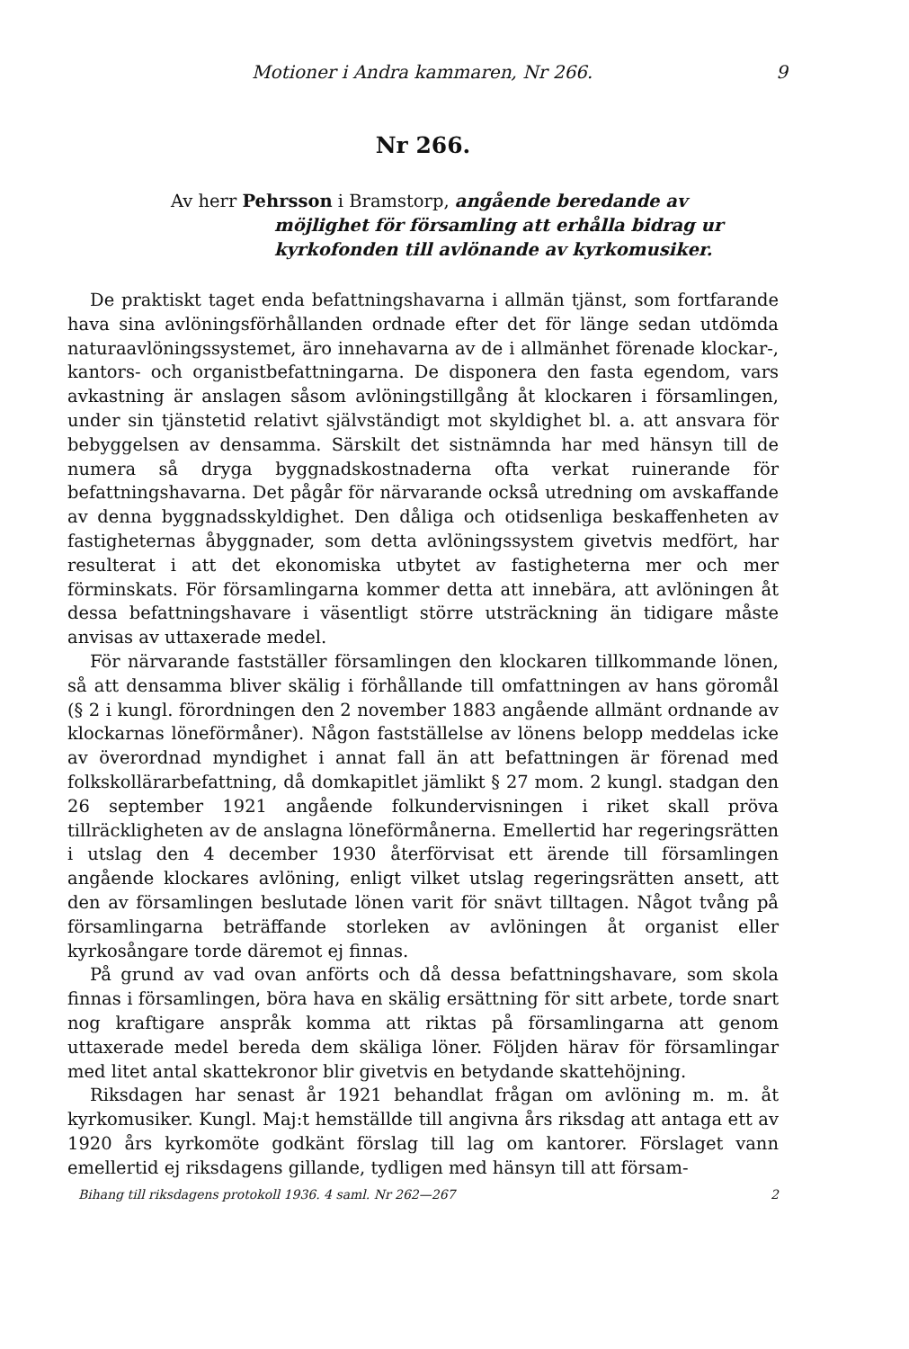Motioner i Andra kammaren, Nr 266. 9
Nr 266.
Av herr Pehrsson i Bramstorp, angående beredande av möjlighet för församling att erhålla bidrag ur kyrkofonden till avlönande av kyrkomusiker.
De praktiskt taget enda befattningshavarna i allmän tjänst, som fortfarande hava sina avlöningsförhållanden ordnade efter det för länge sedan utdömda naturaavlöningssystemet, äro innehavarna av de i allmänhet förenade klockar-, kantors- och organistbefattningarna. De disponera den fasta egendom, vars avkastning är anslagen såsom avlöningstillgång åt klockaren i församlingen, under sin tjänstetid relativt självständigt mot skyldighet bl. a. att ansvara för bebyggelsen av densamma. Särskilt det sistnämnda har med hänsyn till de numera så dryga byggnadskostnaderna ofta verkat ruinerande för befattningshavarna. Det pågår för närvarande också utredning om avskaffande av denna byggnadsskyldighet. Den dåliga och otidsenliga beskaffenheten av fastigheternas åbyggnader, som detta avlöningssystem givetvis medfört, har resulterat i att det ekonomiska utbytet av fastigheterna mer och mer förminskats. För församlingarna kommer detta att innebära, att avlöningen åt dessa befattningshavare i väsentligt större utsträckning än tidigare måste anvisas av uttaxerade medel.
För närvarande fastställer församlingen den klockaren tillkommande lönen, så att densamma bliver skälig i förhållande till omfattningen av hans göromål (§ 2 i kungl. förordningen den 2 november 1883 angående allmänt ordnande av klockarnas löneförmåner). Någon fastställelse av lönens belopp meddelas icke av överordnad myndighet i annat fall än att befattningen är förenad med folkskollärarbefattning, då domkapitlet jämlikt § 27 mom. 2 kungl. stadgan den 26 september 1921 angående folkundervisningen i riket skall pröva tillräckligheten av de anslagna löneförmånerna. Emellertid har regeringsrätten i utslag den 4 december 1930 återförvisat ett ärende till församlingen angående klockares avlöning, enligt vilket utslag regeringsrätten ansett, att den av församlingen beslutade lönen varit för snävt tilltagen. Något tvång på församlingarna beträffande storleken av avlöningen åt organist eller kyrkosångare torde däremot ej finnas.
På grund av vad ovan anförts och då dessa befattningshavare, som skola finnas i församlingen, böra hava en skälig ersättning för sitt arbete, torde snart nog kraftigare anspråk komma att riktas på församlingarna att genom uttaxerade medel bereda dem skäliga löner. Följden härav för församlingar med litet antal skattekronor blir givetvis en betydande skattehöjning.
Riksdagen har senast år 1921 behandlat frågan om avlöning m. m. åt kyrkomusiker. Kungl. Maj:t hemställde till angivna års riksdag att antaga ett av 1920 års kyrkomöte godkänt förslag till lag om kantorer. Förslaget vann emellertid ej riksdagens gillande, tydligen med hänsyn till att försam-
Bihang till riksdagens protokoll 1936. 4 saml. Nr 262—267 2